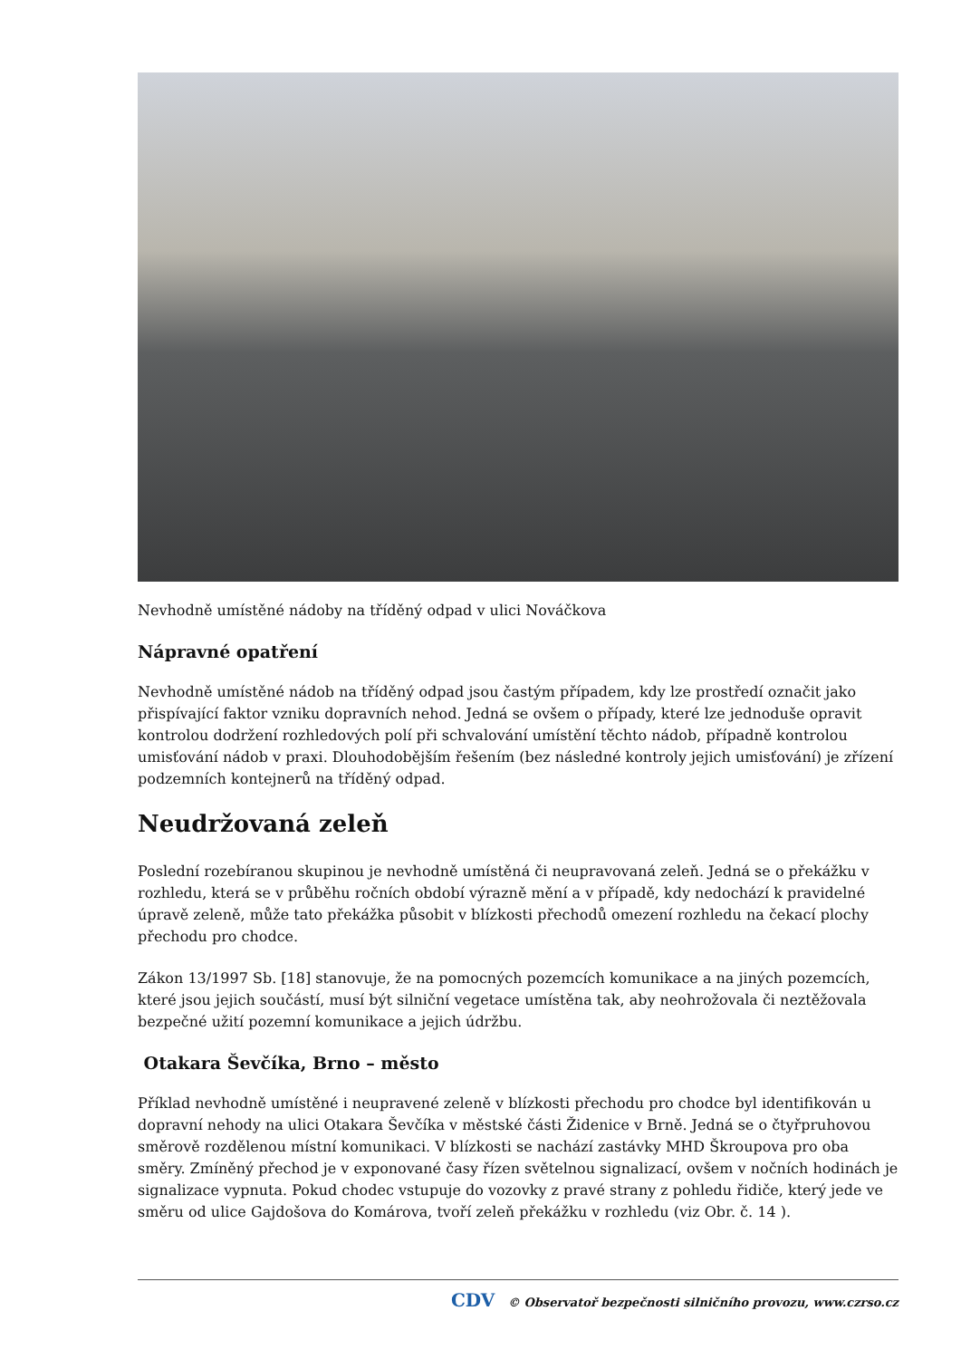Nevhodně umístěné nádoby na tříděný odpad v ulici Nováčkova
Nápravné opatření
Nevhodně umístěné nádob na tříděný odpad jsou častým případem, kdy lze prostředí označit jako přispívající faktor vzniku dopravních nehod. Jedná se ovšem o případy, které lze jednoduše opravit kontrolou dodržení rozhledových polí při schvalování umístění těchto nádob, případně kontrolou umisťování nádob v praxi. Dlouhodobějším řešením (bez následné kontroly jejich umisťování) je zřízení podzemních kontejnerů na tříděný odpad.
Neudržovaná zeleň
Poslední rozebíranou skupinou je nevhodně umístěná či neupravovaná zeleň. Jedná se o překážku v rozhledu, která se v průběhu ročních období výrazně mění a v případě, kdy nedochází k pravidelné úpravě zeleně, může tato překážka působit v blízkosti přechodů omezení rozhledu na čekací plochy přechodu pro chodce.
Zákon 13/1997 Sb. [18] stanovuje, že na pomocných pozemcích komunikace a na jiných pozemcích, které jsou jejich součástí, musí být silniční vegetace umístěna tak, aby neohrožovala či neztěžovala bezpečné užití pozemní komunikace a jejich údržbu.
Otakara Ševčíka, Brno – město
Příklad nevhodně umístěné i neupravené zeleně v blízkosti přechodu pro chodce byl identifikován u dopravní nehody na ulici Otakara Ševčíka v městské části Židenice v Brně. Jedná se o čtyřpruhovou směrově rozdělenou místní komunikaci. V blízkosti se nachází zastávky MHD Škroupova pro oba směry. Zmíněný přechod je v exponované časy řízen světelnou signalizací, ovšem v nočních hodinách je signalizace vypnuta. Pokud chodec vstupuje do vozovky z pravé strany z pohledu řidiče, který jede ve směru od ulice Gajdošova do Komárova, tvoří zeleň překážku v rozhledu (viz Obr. č. 14 ).
CDV © Observatoř bezpečnosti silničního provozu, www.czrso.cz